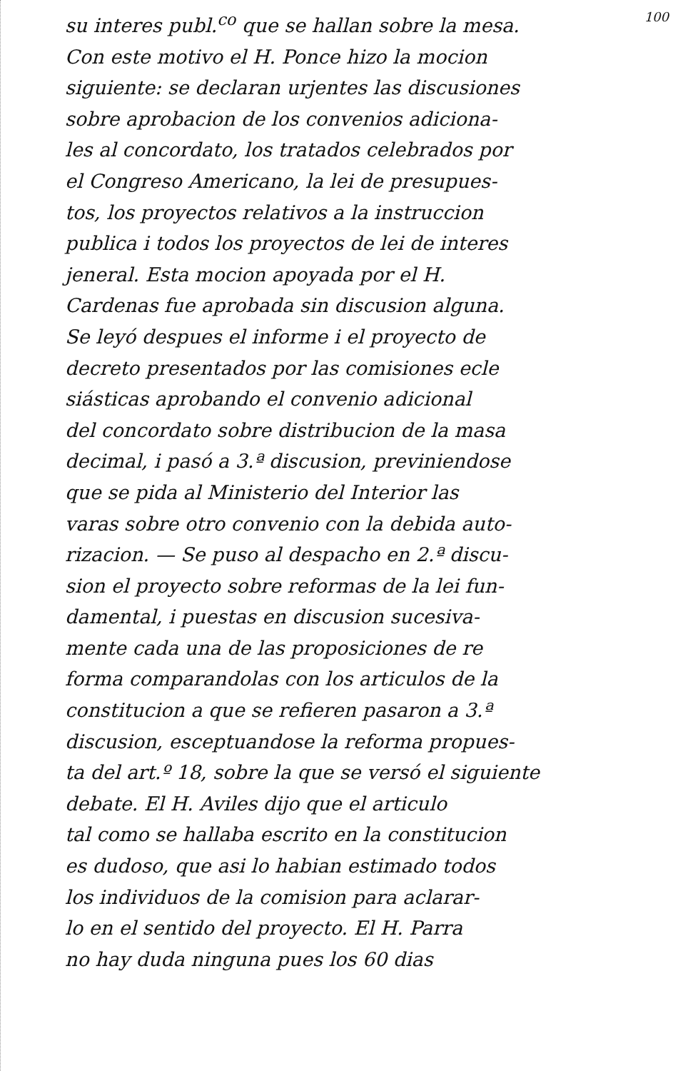100
su interes publ.<sup>co</sup> que se hallan sobre la mesa.
Con este motivo el H. Ponce hizo la mocion
siguiente: se declaran urjentes las discusiones
sobre aprobacion de los convenios adiciona-
les al concordato, los tratados celebrados por
el Congreso Americano, la lei de presupues-
tos, los proyectos relativos a la instruccion
publica i todos los proyectos de lei de interes
jeneral. Esta mocion apoyada por el H.
Cardenas fue aprobada sin discusion alguna.
Se leyó despues el informe i el proyecto de
decreto presentados por las comisiones ecle
siásticas aprobando el convenio adicional
del concordato sobre distribucion de la masa
decimal, i pasó a 3.ª discusion, previniendose
que se pida al Ministerio del Interior las
varas sobre otro convenio con la debida auto-
rizacion. — Se puso al despacho en 2.ª discu-
sion el proyecto sobre reformas de la lei fun-
damental, i puestas en discusion sucesiva-
mente cada una de las proposiciones de re
forma comparandolas con los articulos de la
constitucion a que se refieren pasaron a 3.ª
discusion, esceptuandose la reforma propues-
ta del art.º 18, sobre la que se versó el siguiente
debate. El H. Aviles dijo que el articulo
tal como se hallaba escrito en la constitucion
es dudoso, que asi lo habian estimado todos
los individuos de la comision para aclarar-
lo en el sentido del proyecto. El H. Parra
no hay duda ninguna pues los 60 dias